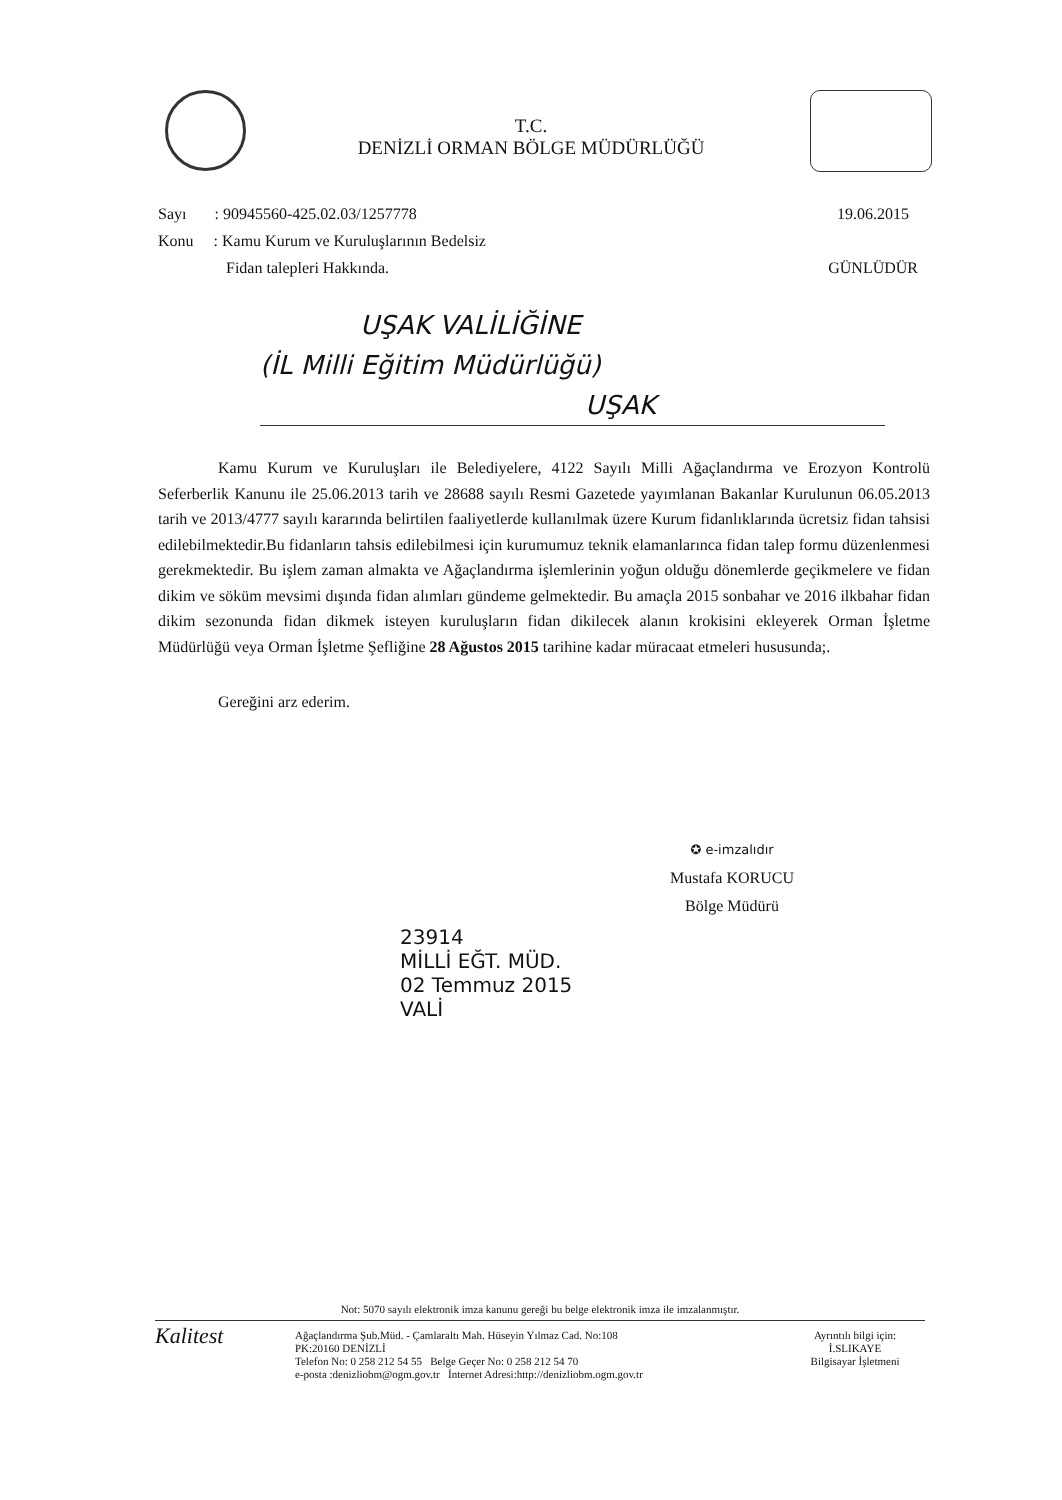T.C.
DENİZLİ ORMAN BÖLGE MÜDÜRLÜĞÜ
19.06.2015
GÜNLÜDÜR
Sayı : 90945560-425.02.03/1257778
Konu : Kamu Kurum ve Kuruluşlarının Bedelsiz
Fidan talepleri Hakkında.
UŞAK VALİLİĞİNE
(İL Milli Eğitim Müdürlüğü)
UŞAK
Kamu Kurum ve Kuruluşları ile Belediyelere, 4122 Sayılı Milli Ağaçlandırma ve Erozyon Kontrolü Seferberlik Kanunu ile 25.06.2013 tarih ve 28688 sayılı Resmi Gazetede yayımlanan Bakanlar Kurulunun 06.05.2013 tarih ve 2013/4777 sayılı kararında belirtilen faaliyetlerde kullanılmak üzere Kurum fidanlıklarında ücretsiz fidan tahsisi edilebilmektedir.Bu fidanların tahsis edilebilmesi için kurumumuz teknik elamanlarınca fidan talep formu düzenlenmesi gerekmektedir. Bu işlem zaman almakta ve Ağaçlandırma işlemlerinin yoğun olduğu dönemlerde geçikmelere ve fidan dikim ve söküm mevsimi dışında fidan alımları gündeme gelmektedir. Bu amaçla 2015 sonbahar ve 2016 ilkbahar fidan dikim sezonunda fidan dikmek isteyen kuruluşların fidan dikilecek alanın krokisini ekleyerek Orman İşletme Müdürlüğü veya Orman İşletme Şefliğine 28 Ağustos 2015 tarihine kadar müracaat etmeleri hususunda;.
Gereğini arz ederim.
✪ e-imzalıdır
Mustafa KORUCU
Bölge Müdürü
23914
MİLLİ EĞT. MÜD.
02 Temmuz 2015
VALİ
Not: 5070 sayılı elektronik imza kanunu gereği bu belge elektronik imza ile imzalanmıştır.
Kalitest
Ağaçlandırma Şub.Müd. - Çamlaraltı Mah. Hüseyin Yılmaz Cad. No:108
PK:20160 DENİZLİ
Telefon No: 0 258 212 54 55 Belge Geçer No: 0 258 212 54 70
e-posta :denizliobm@ogm.gov.tr İnternet Adresi:http://denizliobm.ogm.gov.tr
Ayrıntılı bilgi için:
İ.SLIKAYE
Bilgisayar İşletmeni